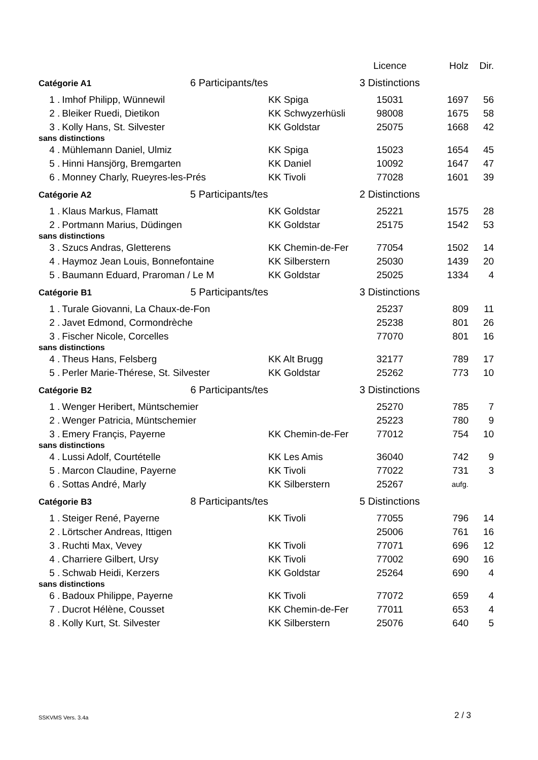| | | | Licence | Holz | Dir. |
| --- | --- | --- | --- | --- | --- |
| Catégorie A1 6 Participants/tes | | | 3 Distinctions | | |
| 1 . | Imhof Philipp, Wünnewil | KK Spiga | 15031 | 1697 | 56 |
| 2 . | Bleiker Ruedi, Dietikon | KK Schwyzerhüsli | 98008 | 1675 | 58 |
| 3 . | Kolly Hans, St. Silvester | KK Goldstar | 25075 | 1668 | 42 |
| sans distinctions | | | | | |
| 4 . | Mühlemann Daniel, Ulmiz | KK Spiga | 15023 | 1654 | 45 |
| 5 . | Hinni Hansjörg, Bremgarten | KK Daniel | 10092 | 1647 | 47 |
| 6 . | Monney Charly, Rueyres-les-Prés | KK Tivoli | 77028 | 1601 | 39 |
| Catégorie A2 5 Participants/tes | | | 2 Distinctions | | |
| 1 . | Klaus Markus, Flamatt | KK Goldstar | 25221 | 1575 | 28 |
| 2 . | Portmann Marius, Düdingen | KK Goldstar | 25175 | 1542 | 53 |
| sans distinctions | | | | | |
| 3 . | Szucs Andras, Gletterens | KK Chemin-de-Fer | 77054 | 1502 | 14 |
| 4 . | Haymoz Jean Louis, Bonnefontaine | KK Silberstern | 25030 | 1439 | 20 |
| 5 . | Baumann Eduard, Praroman / Le M | KK Goldstar | 25025 | 1334 | 4 |
| Catégorie B1 5 Participants/tes | | | 3 Distinctions | | |
| 1 . | Turale Giovanni, La Chaux-de-Fon | | 25237 | 809 | 11 |
| 2 . | Javet Edmond, Cormondrèche | | 25238 | 801 | 26 |
| 3 . | Fischer Nicole, Corcelles | | 77070 | 801 | 16 |
| sans distinctions | | | | | |
| 4 . | Theus Hans, Felsberg | KK Alt Brugg | 32177 | 789 | 17 |
| 5 . | Perler Marie-Thérese, St. Silvester | KK Goldstar | 25262 | 773 | 10 |
| Catégorie B2 6 Participants/tes | | | 3 Distinctions | | |
| 1 . | Wenger Heribert, Müntschemier | | 25270 | 785 | 7 |
| 2 . | Wenger Patricia, Müntschemier | | 25223 | 780 | 9 |
| 3 . | Emery Françis, Payerne | KK Chemin-de-Fer | 77012 | 754 | 10 |
| sans distinctions | | | | | |
| 4 . | Lussi Adolf, Courtételle | KK Les Amis | 36040 | 742 | 9 |
| 5 . | Marcon Claudine, Payerne | KK Tivoli | 77022 | 731 | 3 |
| 6 . | Sottas André, Marly | KK Silberstern | 25267 | aufg. | |
| Catégorie B3 8 Participants/tes | | | 5 Distinctions | | |
| 1 . | Steiger René, Payerne | KK Tivoli | 77055 | 796 | 14 |
| 2 . | Lörtscher Andreas, Ittigen | | 25006 | 761 | 16 |
| 3 . | Ruchti Max, Vevey | KK Tivoli | 77071 | 696 | 12 |
| 4 . | Charriere Gilbert, Ursy | KK Tivoli | 77002 | 690 | 16 |
| 5 . | Schwab Heidi, Kerzers | KK Goldstar | 25264 | 690 | 4 |
| sans distinctions | | | | | |
| 6 . | Badoux Philippe, Payerne | KK Tivoli | 77072 | 659 | 4 |
| 7 . | Ducrot Hélène, Cousset | KK Chemin-de-Fer | 77011 | 653 | 4 |
| 8 . | Kolly Kurt, St. Silvester | KK Silberstern | 25076 | 640 | 5 |
SSKVMS Vers. 3.4a 2 / 3